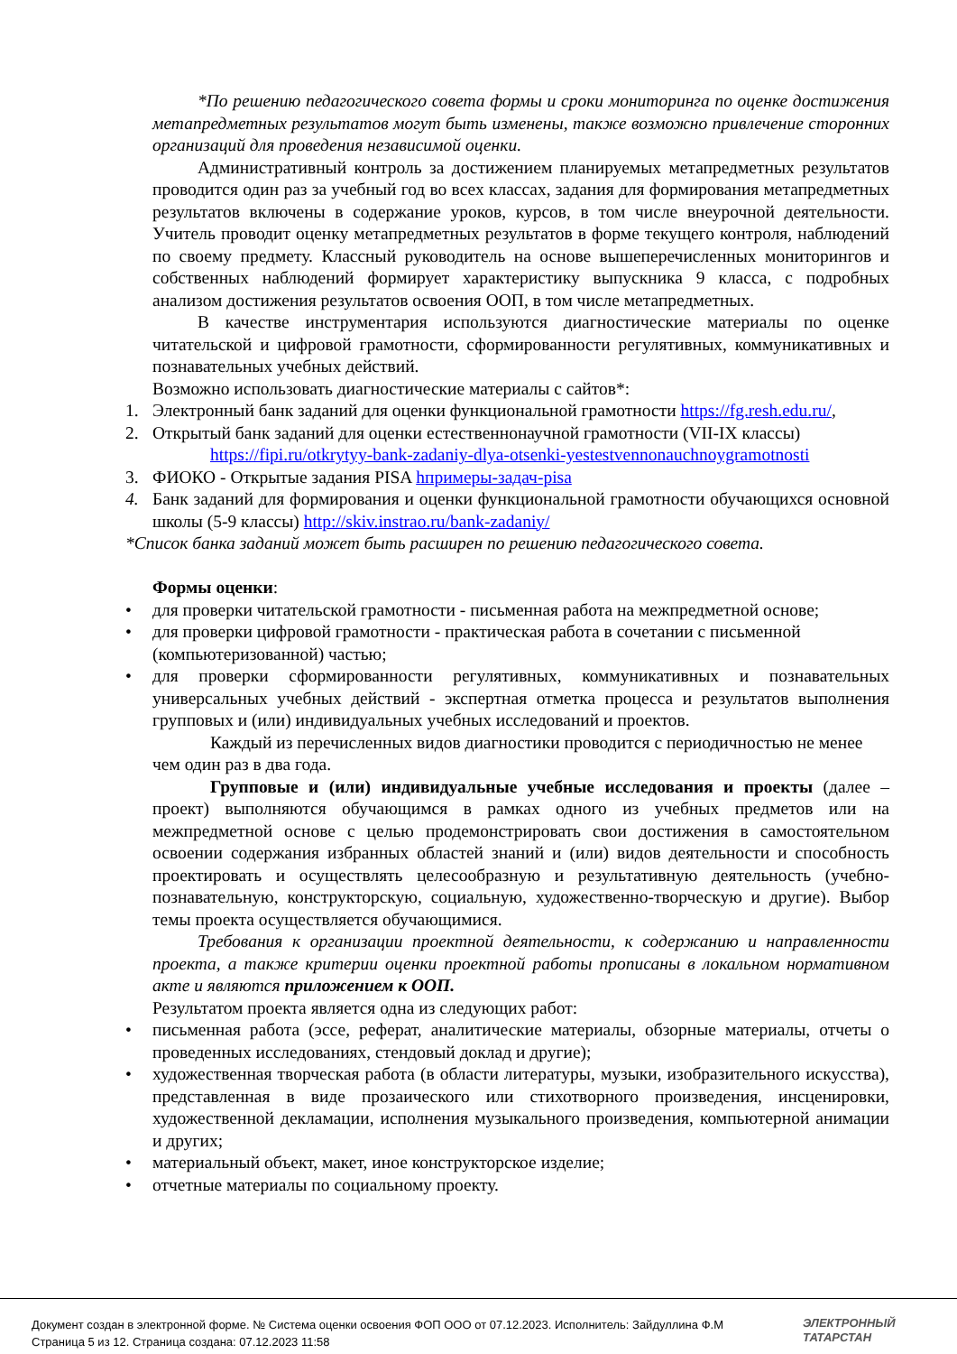*По решению педагогического совета формы и сроки мониторинга по оценке достижения метапредметных результатов могут быть изменены, также возможно привлечение сторонних организаций для проведения независимой оценки.
Административный контроль за достижением планируемых метапредметных результатов проводится один раз за учебный год во всех классах, задания для формирования метапредметных результатов включены в содержание уроков, курсов, в том числе внеурочной деятельности. Учитель проводит оценку метапредметных результатов в форме текущего контроля, наблюдений по своему предмету. Классный руководитель на основе вышеперечисленных мониторингов и собственных наблюдений формирует характеристику выпускника 9 класса, с подробных анализом достижения результатов освоения ООП, в том числе метапредметных.
В качестве инструментария используются диагностические материалы по оценке читательской и цифровой грамотности, сформированности регулятивных, коммуникативных и познавательных учебных действий.
Возможно использовать диагностические материалы с сайтов*:
1. Электронный банк заданий для оценки функциональной грамотности https://fg.resh.edu.ru/,
2. Открытый банк заданий для оценки естественнонаучной грамотности (VII-IX классы)
https://fipi.ru/otkrytyy-bank-zadaniy-dlya-otsenki-yestestvennonauchnoygramotnosti
3. ФИОКО - Открытые задания PISA hпримеры-задач-pisa
4. Банк заданий для формирования и оценки функциональной грамотности обучающихся основной школы (5-9 классы) http://skiv.instrao.ru/bank-zadaniy/
*Список банка заданий может быть расширен по решению педагогического совета.
Формы оценки:
• для проверки читательской грамотности - письменная работа на межпредметной основе;
• для проверки цифровой грамотности - практическая работа в сочетании с письменной (компьютеризованной) частью;
• для проверки сформированности регулятивных, коммуникативных и познавательных универсальных учебных действий - экспертная отметка процесса и результатов выполнения групповых и (или) индивидуальных учебных исследований и проектов.
Каждый из перечисленных видов диагностики проводится с периодичностью не менее чем один раз в два года.
Групповые и (или) индивидуальные учебные исследования и проекты (далее – проект) выполняются обучающимся в рамках одного из учебных предметов или на межпредметной основе с целью продемонстрировать свои достижения в самостоятельном освоении содержания избранных областей знаний и (или) видов деятельности и способность проектировать и осуществлять целесообразную и результативную деятельность (учебно-познавательную, конструкторскую, социальную, художественно-творческую и другие). Выбор темы проекта осуществляется обучающимися.
Требования к организации проектной деятельности, к содержанию и направленности проекта, а также критерии оценки проектной работы прописаны в локальном нормативном акте и являются приложением к ООП.
Результатом проекта является одна из следующих работ:
• письменная работа (эссе, реферат, аналитические материалы, обзорные материалы, отчеты о проведенных исследованиях, стендовый доклад и другие);
• художественная творческая работа (в области литературы, музыки, изобразительного искусства), представленная в виде прозаического или стихотворного произведения, инсценировки, художественной декламации, исполнения музыкального произведения, компьютерной анимации и других;
• материальный объект, макет, иное конструкторское изделие;
• отчетные материалы по социальному проекту.
Документ создан в электронной форме. № Система оценки освоения ФОП ООО от 07.12.2023. Исполнитель: Зайдуллина Ф.М
Страница 5 из 12. Страница создана: 07.12.2023 11:58
ЭЛЕКТРОННЫЙ
ТАТАРСТАН